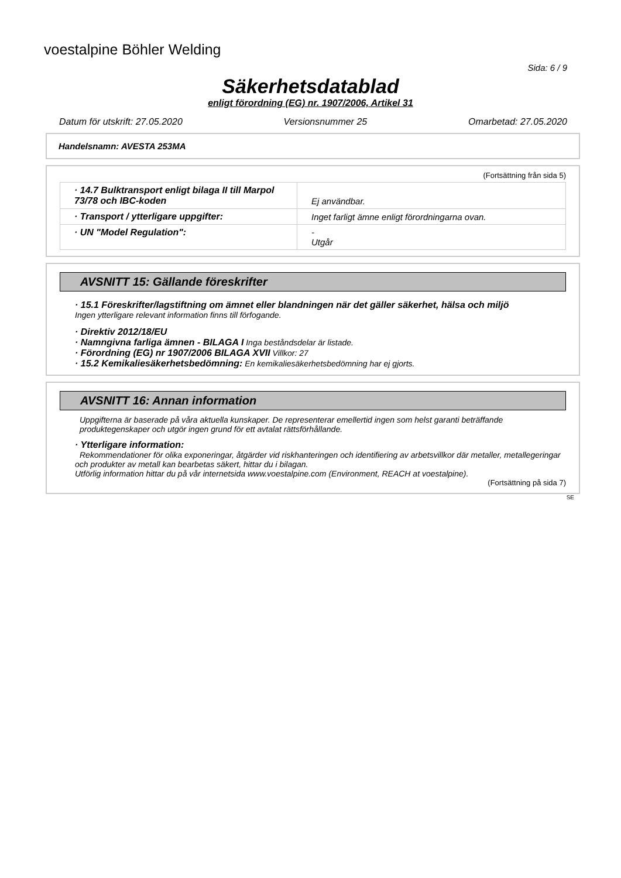voestalpine Böhler Welding
Sida: 6 / 9
Säkerhetsdatablad
enligt förordning (EG) nr. 1907/2006, Artikel 31
Datum för utskrift: 27.05.2020 Versionsnummer 25 Omarbetad: 27.05.2020
Handelsnamn: AVESTA 253MA
(Fortsättning från sida 5)
| · 14.7 Bulktransport enligt bilaga II till Marpol 73/78 och IBC-koden | Ej användbar. |
| · Transport / ytterligare uppgifter: | Inget farligt ämne enligt förordningarna ovan. |
| · UN "Model Regulation": | - Utgår |
AVSNITT 15: Gällande föreskrifter
· 15.1 Föreskrifter/lagstiftning om ämnet eller blandningen när det gäller säkerhet, hälsa och miljö
Ingen ytterligare relevant information finns till förfogande.
· Direktiv 2012/18/EU
· Namngivna farliga ämnen - BILAGA I Inga beståndsdelar är listade.
· Förordning (EG) nr 1907/2006 BILAGA XVII Villkor: 27
· 15.2 Kemikaliesäkerhetsbedömning: En kemikaliesäkerhetsbedömning har ej gjorts.
AVSNITT 16: Annan information
Uppgifterna är baserade på våra aktuella kunskaper. De representerar emellertid ingen som helst garanti beträffande produktegenskaper och utgör ingen grund för ett avtalat rättsförhållande.
· Ytterligare information:
Rekommendationer för olika exponeringar, åtgärder vid riskhanteringen och identifiering av arbetsvillkor där metaller, metallegeringar och produkter av metall kan bearbetas säkert, hittar du i bilagan.
Utförlig information hittar du på vår internetsida www.voestalpine.com (Environment, REACH at voestalpine).
(Fortsättning på sida 7)
SE